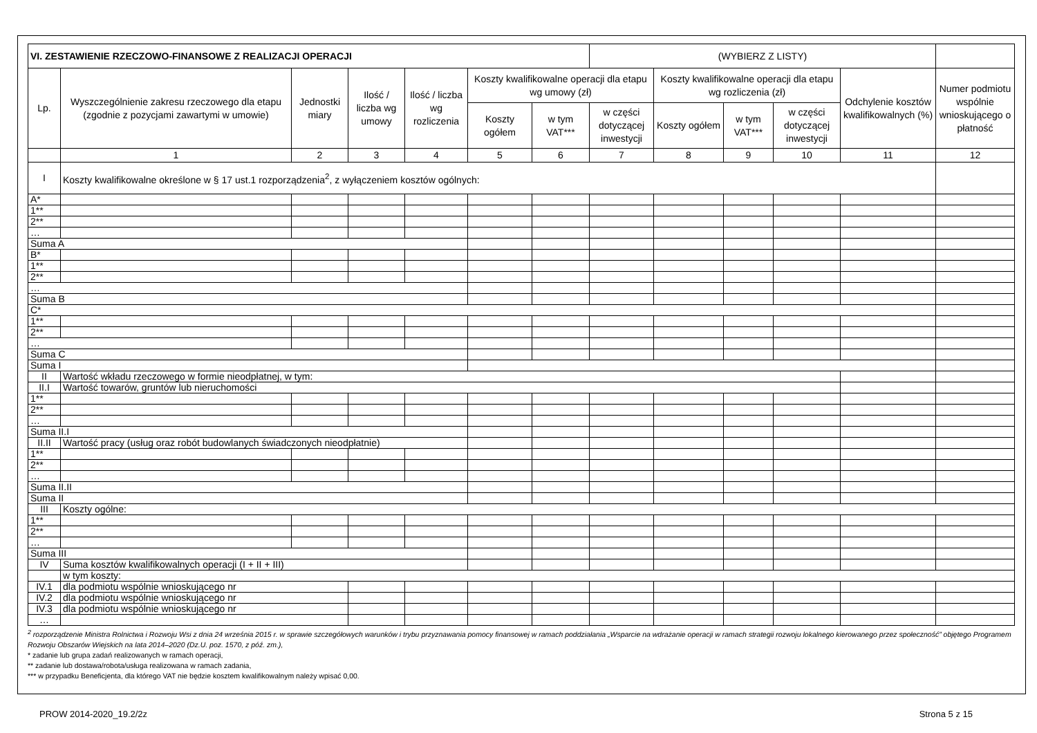| VI. ZESTAWIENIE RZECZOWO-FINANSOWE Z REALIZACJI OPERACJI | | | | | | | (WYBIERZ Z LISTY) | | | | | |
| --- | --- | --- | --- | --- | --- | --- | --- | --- | --- | --- | --- | --- |
| Lp. | Wyszczególnienie zakresu rzeczowego dla etapu (zgodnie z pozycjami zawartymi w umowie) | Jednostki miary | Ilość / liczba wg umowy | Ilość / liczba wg rozliczenia | Koszty kwalifikowalne operacji dla etapu wg umowy (zł) | | | Koszty kwalifikowalne operacji dla etapu wg rozliczenia (zł) | | | Odchylenie kosztów kwalifikowalnych (%) | Numer podmiotu wspólnie wnioskującego o płatność |
| | | | | | Koszty ogółem | w tym VAT*** | w części dotyczącej inwestycji | Koszty ogółem | w tym VAT*** | w części dotyczącej inwestycji | | |
| | 1 | 2 | 3 | 4 | 5 | 6 | 7 | 8 | 9 | 10 | 11 | 12 |
| I | Koszty kwalifikowalne określone w § 17 ust.1 rozporządzenia<sup>2</sup>, z wyłączeniem kosztów ogólnych: | | | | | | | | | | | |
| A* | | | | | | | | | | | | |
| 1** | | | | | | | | | | | | |
| 2** | | | | | | | | | | | | |
| … | | | | | | | | | | | | |
| Suma A | | | | | | | | | | | | |
| B* | | | | | | | | | | | | |
| 1** | | | | | | | | | | | | |
| 2** | | | | | | | | | | | | |
| … | | | | | | | | | | | | |
| Suma B | | | | | | | | | | | | |
| C* | | | | | | | | | | | | |
| 1** | | | | | | | | | | | | |
| 2** | | | | | | | | | | | | |
| … | | | | | | | | | | | | |
| Suma C | | | | | | | | | | | | |
| Suma I | | | | | | | | | | | | |
| II | Wartość wkładu rzeczowego w formie nieodpłatnej, w tym: | | | | | | | | | | | |
| II.I | Wartość towarów, gruntów lub nieruchomości | | | | | | | | | | | |
| 1** | | | | | | | | | | | | |
| 2** | | | | | | | | | | | | |
| … | | | | | | | | | | | | |
| Suma II.I | | | | | | | | | | | | |
| II.II | Wartość pracy (usług oraz robót budowlanych świadczonych nieodpłatnie) | | | | | | | | | | | |
| 1** | | | | | | | | | | | | |
| 2** | | | | | | | | | | | | |
| … | | | | | | | | | | | | |
| Suma II.II | | | | | | | | | | | | |
| Suma II | | | | | | | | | | | | |
| III | Koszty ogólne: | | | | | | | | | | | |
| 1** | | | | | | | | | | | | |
| 2** | | | | | | | | | | | | |
| … | | | | | | | | | | | | |
| Suma III | | | | | | | | | | | | |
| IV | Suma kosztów kwalifikowalnych operacji (I + II + III) | | | | | | | | | | | |
| | w tym koszty: | | | | | | | | | | | |
| IV.1 | dla podmiotu wspólnie wnioskującego nr | | | | | | | | | | | |
| IV.2 | dla podmiotu wspólnie wnioskującego nr | | | | | | | | | | | |
| IV.3 | dla podmiotu wspólnie wnioskującego nr | | | | | | | | | | | |
| … | | | | | | | | | | | | |
<sup>2</sup> rozporządzenie Ministra Rolnictwa i Rozwoju Wsi z dnia 24 września 2015 r. w sprawie szczegółowych warunków i trybu przyznawania pomocy finansowej w ramach poddziałania „Wsparcie na wdrażanie operacji w ramach strategii rozwoju lokalnego kierowanego przez społeczność” objętego Programem Rozwoju Obszarów Wiejskich na lata 2014–2020 (Dz.U. poz. 1570, z póź. zm.),
* zadanie lub grupa zadań realizowanych w ramach operacji,
** zadanie lub dostawa/robota/usługa realizowana w ramach zadania,
*** w przypadku Beneficjenta, dla którego VAT nie będzie kosztem kwalifikowalnym należy wpisać 0,00.
PROW 2014-2020_19.2/2z Strona 5 z 15